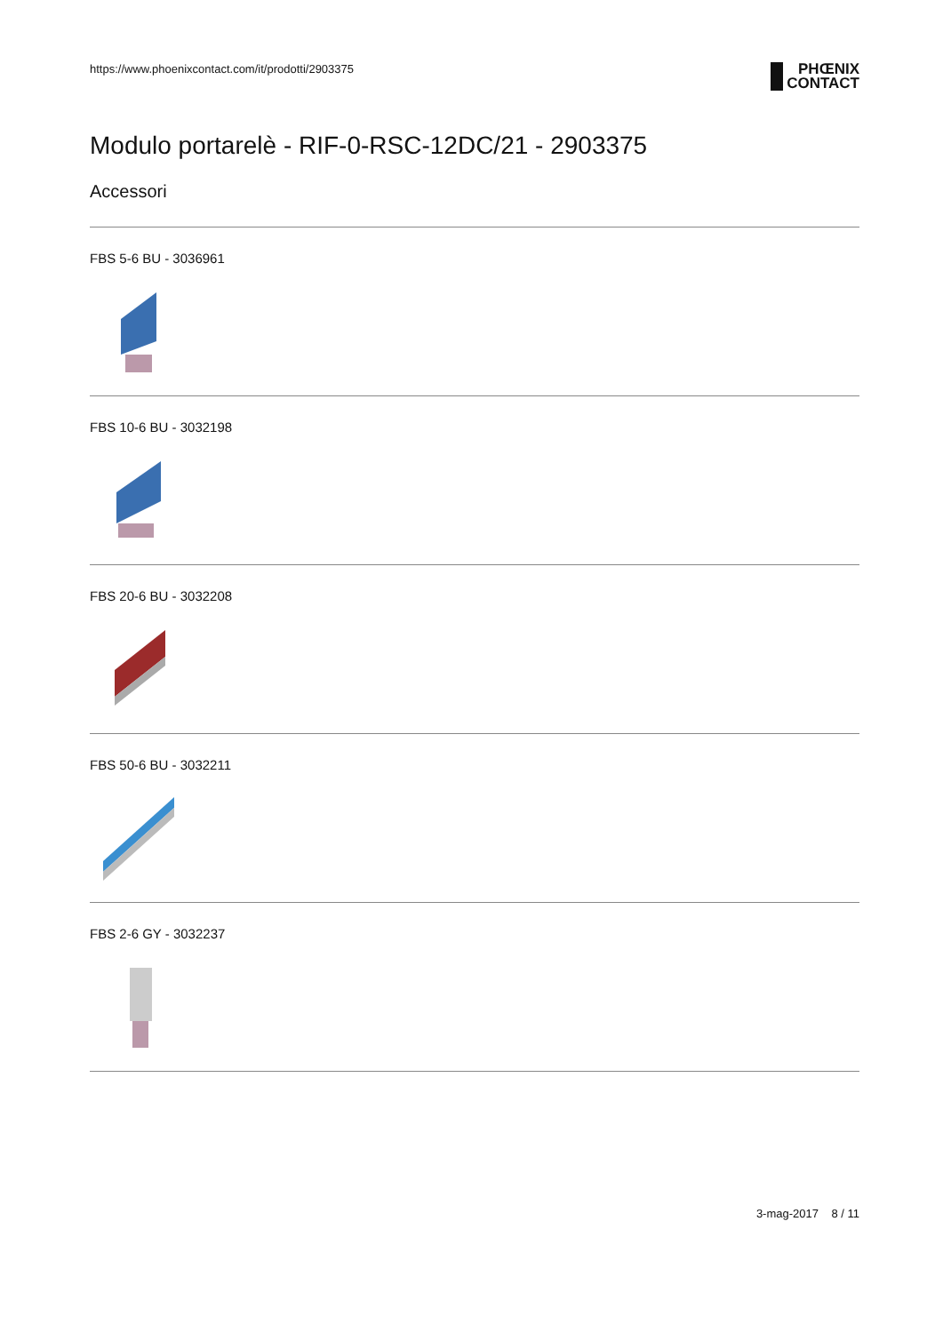https://www.phoenixcontact.com/it/prodotti/2903375 PHŒNIX
CONTACT
Modulo portarelè - RIF-0-RSC-12DC/21 - 2903375
Accessori
FBS 5-6 BU - 3036961
FBS 10-6 BU - 3032198
FBS 20-6 BU - 3032208
FBS 50-6 BU - 3032211
FBS 2-6 GY - 3032237
3-mag-2017 8 / 11